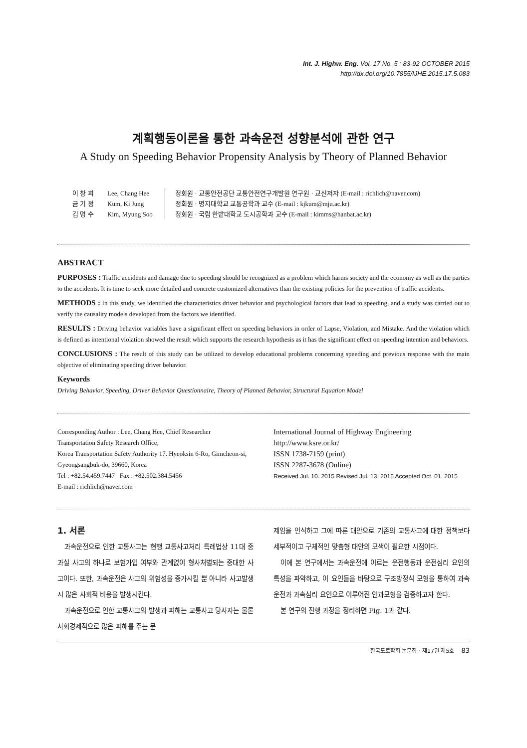Int. J. Highw. Eng. Vol. 17 No. 5 : 83-92 OCTOBER 2015
http://dx.doi.org/10.7855/IJHE.2015.17.5.083
계획행동이론을 통한 과속운전 성향분석에 관한 연구
A Study on Speeding Behavior Propensity Analysis by Theory of Planned Behavior
이 창 희
금 기 정
김 명 수
Lee, Chang Hee
Kum, Ki Jung
Kim, Myung Soo
정회원 · 교통안전공단 교통안전연구개발원 연구원 · 교신저자 (E-mail : richlich@naver.com)
정회원 · 명지대학교 교통공학과 교수 (E-mail : kjkum@mju.ac.kr)
정회원 · 국립 한밭대학교 도시공학과 교수 (E-mail : kimms@hanbat.ac.kr)
ABSTRACT
PURPOSES : Traffic accidents and damage due to speeding should be recognized as a problem which harms society and the economy as well as the parties to the accidents. It is time to seek more detailed and concrete customized alternatives than the existing policies for the prevention of traffic accidents.
METHODS : In this study, we identified the characteristics driver behavior and psychological factors that lead to speeding, and a study was carried out to verify the causality models developed from the factors we identified.
RESULTS : Driving behavior variables have a significant effect on speeding behaviors in order of Lapse, Violation, and Mistake. And the violation which is defined as intentional violation showed the result which supports the research hypothesis as it has the significant effect on speeding intention and behaviors.
CONCLUSIONS : The result of this study can be utilized to develop educational problems concerning speeding and previous response with the main objective of eliminating speeding driver behavior.
Keywords
Driving Behavior, Speeding, Driver Behavior Questionnaire, Theory of Planned Behavior, Structural Equation Model
Corresponding Author : Lee, Chang Hee, Chief Researcher
Transportation Safety Research Office,
Korea Transportation Safety Authority 17. Hyeoksin 6-Ro, Gimcheon-si, Gyeongsangbuk-do, 39660, Korea
Tel : +82.54.459.7447 Fax : +82.502.384.5456
E-mail : richlich@naver.com
International Journal of Highway Engineering
http://www.ksre.or.kr/
ISSN 1738-7159 (print)
ISSN 2287-3678 (Online)
Received Jul. 10. 2015 Revised Jul. 13. 2015 Accepted Oct. 01. 2015
1. 서론
과속운전으로 인한 교통사고는 현행 교통사고처리 특례법상 11대 중과실 사고의 하나로 보험가입 여부와 관계없이 형사처벌되는 중대한 사고이다. 또한, 과속운전은 사고의 위험성을 증가시킬 뿐 아니라 사고발생 시 많은 사회적 비용을 발생시킨다.
과속운전으로 인한 교통사고의 발생과 피해는 교통사고 당사자는 물론 사회경제적으로 많은 피해를 주는 문
제임을 인식하고 그에 따른 대안으로 기존의 교통사고에 대한 정책보다 세부적이고 구체적인 맞춤형 대안의 모색이 필요한 시점이다.
이에 본 연구에서는 과속운전에 이르는 운전행동과 운전심리 요인의 특성을 파악하고, 이 요인들을 바탕으로 구조방정식 모형을 통하여 과속운전과 과속심리 요인으로 이루어진 인과모형을 검증하고자 한다.
본 연구의 진행 과정을 정리하면 Fig. 1과 같다.
한국도로학회 논문집 · 제17권 제5호 83